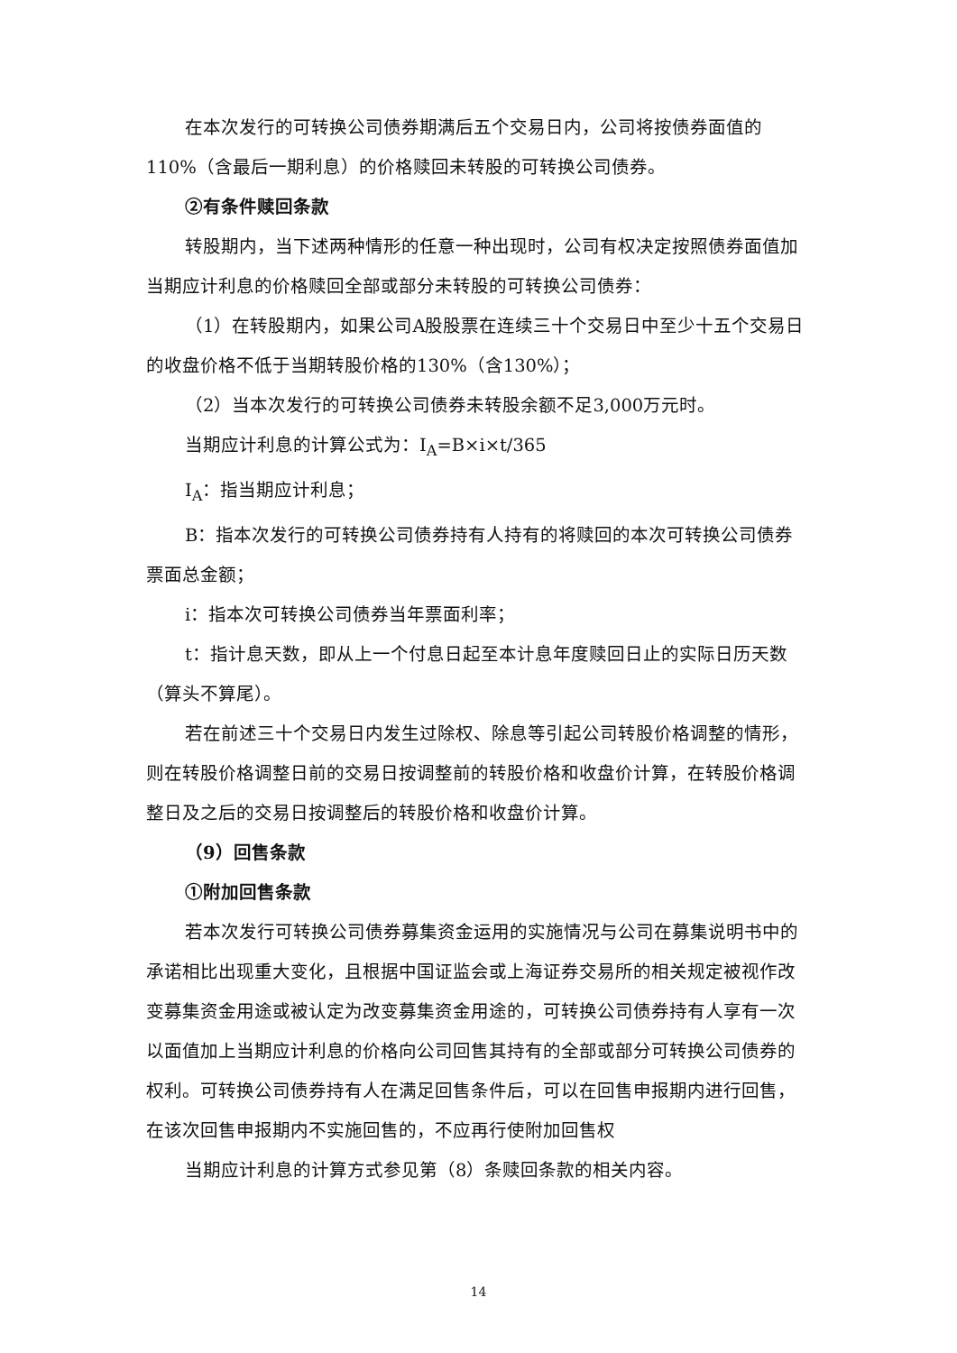在本次发行的可转换公司债券期满后五个交易日内，公司将按债券面值的110%（含最后一期利息）的价格赎回未转股的可转换公司债券。
②有条件赎回条款
转股期内，当下述两种情形的任意一种出现时，公司有权决定按照债券面值加当期应计利息的价格赎回全部或部分未转股的可转换公司债券：
（1）在转股期内，如果公司A股股票在连续三十个交易日中至少十五个交易日的收盘价格不低于当期转股价格的130%（含130%）；
（2）当本次发行的可转换公司债券未转股余额不足3,000万元时。
当期应计利息的计算公式为：I<sub>A</sub>=B×i×t/365
I<sub>A</sub>：指当期应计利息；
B：指本次发行的可转换公司债券持有人持有的将赎回的本次可转换公司债券票面总金额；
i：指本次可转换公司债券当年票面利率；
t：指计息天数，即从上一个付息日起至本计息年度赎回日止的实际日历天数（算头不算尾）。
若在前述三十个交易日内发生过除权、除息等引起公司转股价格调整的情形，则在转股价格调整日前的交易日按调整前的转股价格和收盘价计算，在转股价格调整日及之后的交易日按调整后的转股价格和收盘价计算。
（9）回售条款
①附加回售条款
若本次发行可转换公司债券募集资金运用的实施情况与公司在募集说明书中的承诺相比出现重大变化，且根据中国证监会或上海证券交易所的相关规定被视作改变募集资金用途或被认定为改变募集资金用途的，可转换公司债券持有人享有一次以面值加上当期应计利息的价格向公司回售其持有的全部或部分可转换公司债券的权利。可转换公司债券持有人在满足回售条件后，可以在回售申报期内进行回售，在该次回售申报期内不实施回售的，不应再行使附加回售权
当期应计利息的计算方式参见第（8）条赎回条款的相关内容。
14